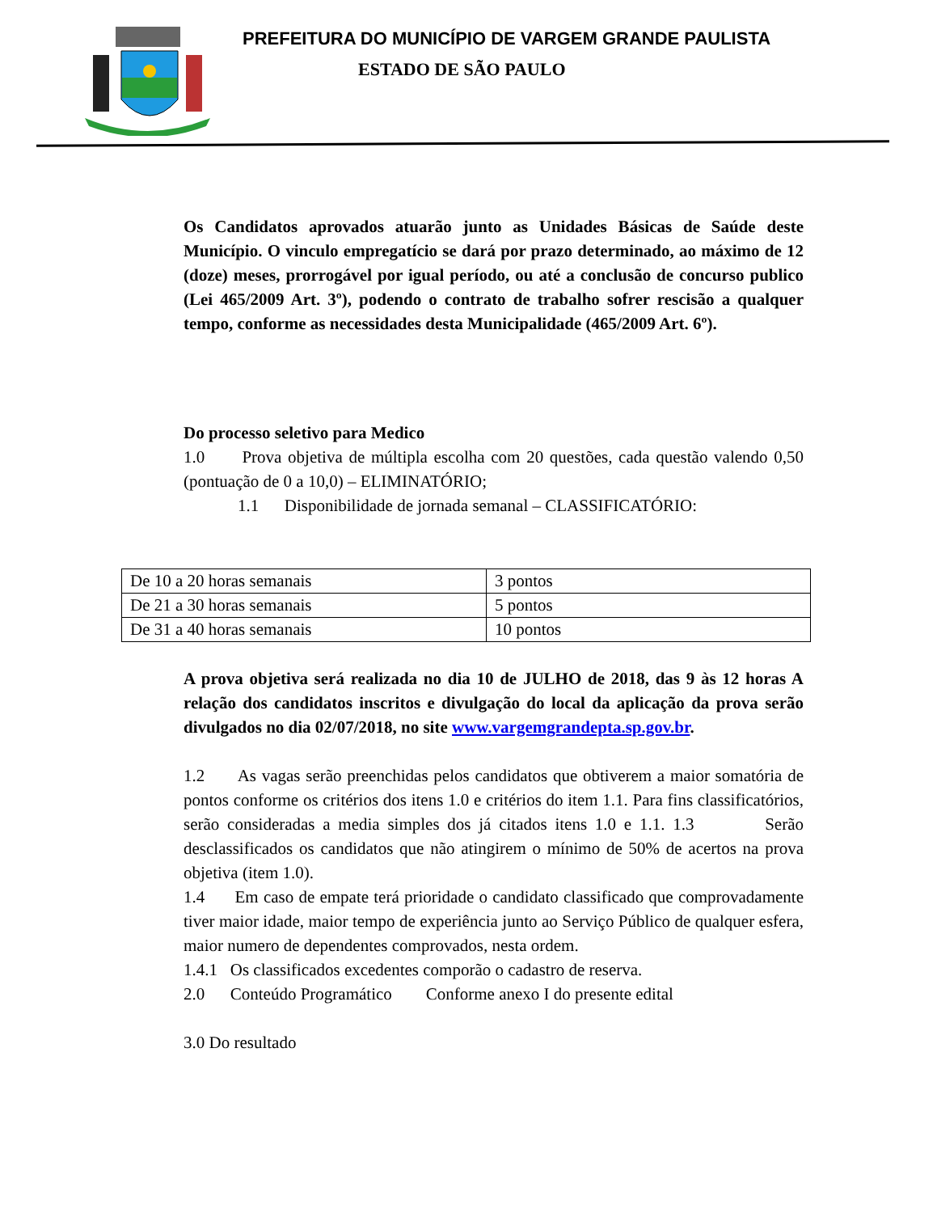PREFEITURA DO MUNICÍPIO DE VARGEM GRANDE PAULISTA
ESTADO DE SÃO PAULO
Os Candidatos aprovados atuarão junto as Unidades Básicas de Saúde deste Município. O vinculo empregatício se dará por prazo determinado, ao máximo de 12 (doze) meses, prorrogável por igual período, ou até a conclusão de concurso publico (Lei 465/2009 Art. 3º), podendo o contrato de trabalho sofrer rescisão a qualquer tempo, conforme as necessidades desta Municipalidade (465/2009 Art. 6º).
Do processo seletivo para Medico
1.0 Prova objetiva de múltipla escolha com 20 questões, cada questão valendo 0,50 (pontuação de 0 a 10,0) – ELIMINATÓRIO;
1.1 Disponibilidade de jornada semanal – CLASSIFICATÓRIO:
| De 10 a 20 horas semanais | 3 pontos |
| De 21 a 30 horas semanais | 5 pontos |
| De 31 a 40 horas semanais | 10 pontos |
A prova objetiva será realizada no dia 10 de JULHO de 2018, das 9 às 12 horas A relação dos candidatos inscritos e divulgação do local da aplicação da prova serão divulgados no dia 02/07/2018, no site www.vargemgrandepta.sp.gov.br.
1.2 As vagas serão preenchidas pelos candidatos que obtiverem a maior somatória de pontos conforme os critérios dos itens 1.0 e critérios do item 1.1. Para fins classificatórios, serão consideradas a media simples dos já citados itens 1.0 e 1.1. 1.3 Serão desclassificados os candidatos que não atingirem o mínimo de 50% de acertos na prova objetiva (item 1.0).
1.4 Em caso de empate terá prioridade o candidato classificado que comprovadamente tiver maior idade, maior tempo de experiência junto ao Serviço Público de qualquer esfera, maior numero de dependentes comprovados, nesta ordem.
1.4.1 Os classificados excedentes comporão o cadastro de reserva.
2.0 Conteúdo Programático Conforme anexo I do presente edital
3.0 Do resultado